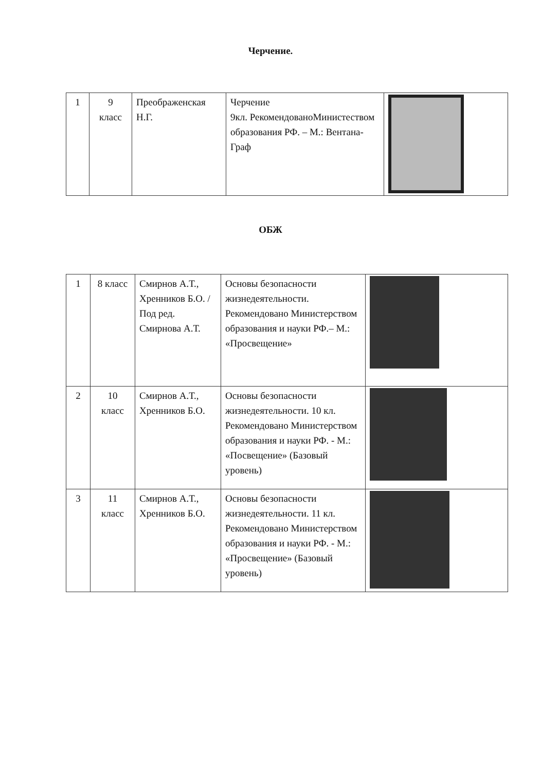Черчение.
| 1 | 9 класс | Преображенская Н.Г. | Черчение 9кл. РекомендованоМинистеством образования РФ. – М.: Вентана-Граф | |
ОБЖ
| 1 | 8 класс | Смирнов А.Т., Хренников Б.О. /Под ред. Смирнова А.Т. | Основы безопасности жизнедеятельности. Рекомендовано Министерством образования и науки РФ.– М.: «Просвещение» | |
| 2 | 10 класс | Смирнов А.Т., Хренников Б.О. | Основы безопасности жизнедеятельности. 10 кл. Рекомендовано Министерством образования и науки РФ. - М.: «Посвещение» (Базовый уровень) | |
| 3 | 11 класс | Смирнов А.Т., Хренников Б.О. | Основы безопасности жизнедеятельности. 11 кл. Рекомендовано Министерством образования и науки РФ. - М.: «Просвещение» (Базовый уровень) | |